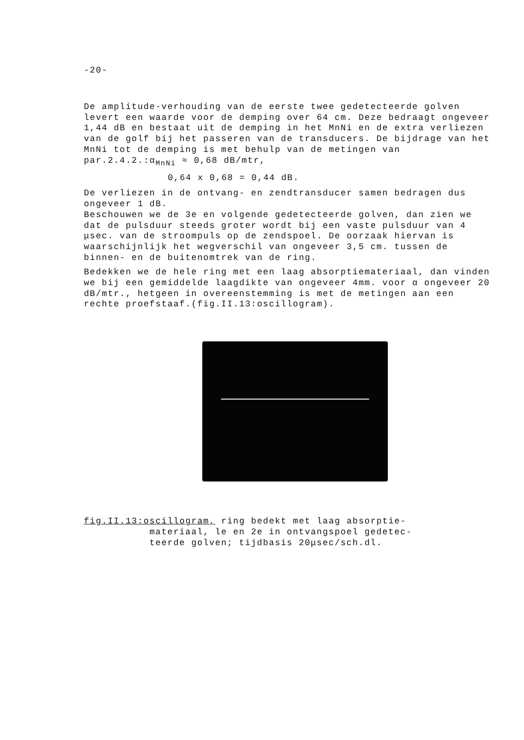-20-
De amplitude-verhouding van de eerste twee gedetecteerde golven levert een waarde voor de demping over 64 cm. Deze bedraagt ongeveer 1,44 dB en bestaat uit de demping in het MnNi en de extra verliezen van de golf bij het passeren van de transducers. De bijdrage van het MnNi tot de demping is met behulp van de metingen van par.2.4.2.:α<sub>MnNi</sub> ≈ 0,68 dB/mtr,
0,64 x 0,68 = 0,44 dB.
De verliezen in de ontvang- en zendtransducer samen bedragen dus ongeveer 1 dB.
Beschouwen we de 3e en volgende gedetecteerde golven, dan zien we dat de pulsduur steeds groter wordt bij een vaste pulsduur van 4 μsec. van de stroompuls op de zendspoel. De oorzaak hiervan is waarschijnlijk het wegverschil van ongeveer 3,5 cm. tussen de binnen- en de buitenomtrek van de ring.
Bedekken we de hele ring met een laag absorptiemateriaal, dan vinden we bij een gemiddelde laagdikte van ongeveer 4mm. voor α ongeveer 20 dB/mtr., hetgeen in overeenstemming is met de metingen aan een rechte proefstaaf.(fig.II.13:oscillogram).
fig.II.13:oscillogram, ring bedekt met laag absorptie-
materiaal, le en 2e in ontvangspoel gedetec-
teerde golven; tijdbasis 20μsec/sch.dl.